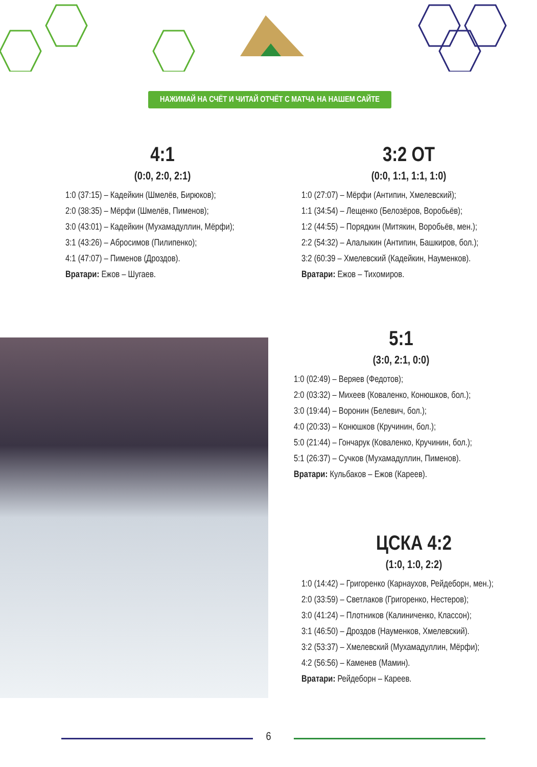НАЖИМАЙ НА СЧЁТ И ЧИТАЙ ОТЧЁТ С МАТЧА НА НАШЕМ САЙТЕ
4:1
(0:0, 2:0, 2:1)
1:0 (37:15) – Кадейкин (Шмелёв, Бирюков);
2:0 (38:35) – Мёрфи (Шмелёв, Пименов);
3:0 (43:01) – Кадейкин (Мухамадуллин, Мёрфи);
3:1 (43:26) – Абросимов (Пилипенко);
4:1 (47:07) – Пименов (Дроздов).
Вратари: Ежов – Шугаев.
3:2 ОТ
(0:0, 1:1, 1:1, 1:0)
1:0 (27:07) – Мёрфи (Антипин, Хмелевский);
1:1 (34:54) – Лещенко (Белозёров, Воробьёв);
1:2 (44:55) – Порядкин (Митякин, Воробьёв, мен.);
2:2 (54:32) – Алалыкин (Антипин, Башкиров, бол.);
3:2 (60:39 – Хмелевский (Кадейкин, Науменков).
Вратари: Ежов – Тихомиров.
5:1
(3:0, 2:1, 0:0)
1:0 (02:49) – Веряев (Федотов);
2:0 (03:32) – Михеев (Коваленко, Конюшков, бол.);
3:0 (19:44) – Воронин (Белевич, бол.);
4:0 (20:33) – Конюшков (Кручинин, бол.);
5:0 (21:44) – Гончарук (Коваленко, Кручинин, бол.);
5:1 (26:37) – Сучков (Мухамадуллин, Пименов).
Вратари: Кульбаков – Ежов (Кареев).
ЦСКА 4:2
(1:0, 1:0, 2:2)
1:0 (14:42) – Григоренко (Карнаухов, Рейдеборн, мен.);
2:0 (33:59) – Светлаков (Григоренко, Нестеров);
3:0 (41:24) – Плотников (Калиниченко, Классон);
3:1 (46:50) – Дроздов (Науменков, Хмелевский).
3:2 (53:37) – Хмелевский (Мухамадуллин, Мёрфи);
4:2 (56:56) – Каменев (Мамин).
Вратари: Рейдеборн – Кареев.
6